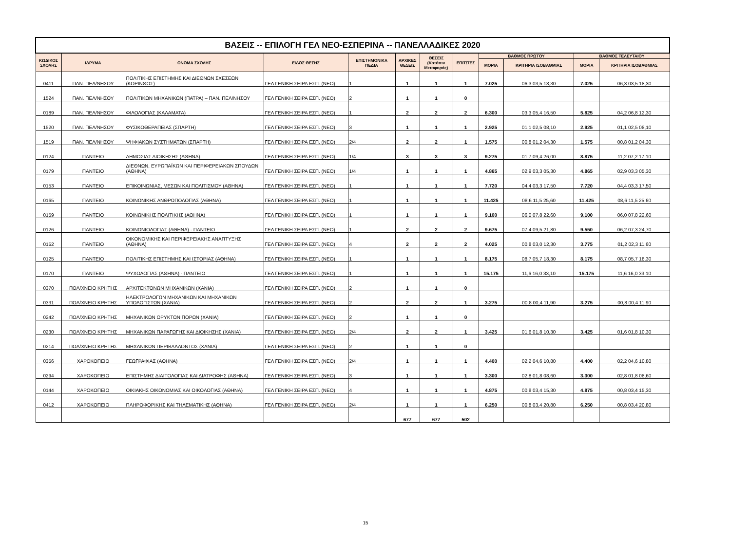| ΒΑΣΕΙΣ -- ΕΠΙΛΟΓΗ ΓΕΛ ΝΕΟ-ΕΣΠΕΡΙΝΑ -- ΠΑΝΕΛΛΑΔΙΚΕΣ 2020 | | | | | | | | | | | |
| ΚΩΔΙΚΟΣ ΣΧΟΛΗΣ | ΙΔΡΥΜΑ | ΟΝΟΜΑ ΣΧΟΛΗΣ | ΕΙΔΟΣ ΘΕΣΗΣ | ΕΠΙΣΤΗΜΟΝΙΚΑ ΠΕΔΙΑ | ΑΡΧΙΚΕΣ ΘΕΣΕΙΣ | ΘΕΣΕΙΣ (Κατόπιν Μεταφοράς) | ΕΠΙΤ/ΤΕΣ | ΒΑΘΜΟΣ ΠΡΩΤΟΥ | | ΒΑΘΜΟΣ ΤΕΛΕΥΤΑΙΟΥ | |
| | | | | | | | | ΜΟΡΙΑ | ΚΡΙΤΗΡΙΑ ΙΣΟΒΑΘΜΙΑΣ | ΜΟΡΙΑ | ΚΡΙΤΗΡΙΑ ΙΣΟΒΑΘΜΙΑΣ |
| 0411 | ΠΑΝ. ΠΕΛ/ΝΗΣΟΥ | ΠΟΛΙΤΙΚΗΣ ΕΠΙΣΤΗΜΗΣ ΚΑΙ ΔΙΕΘΝΩΝ ΣΧΕΣΕΩΝ (ΚΟΡΙΝΘΟΣ) | ΓΕΛ ΓΕΝΙΚΗ ΣΕΙΡΑ ΕΣΠ. (ΝΕΟ) | 1 | 1 | 1 | 1 | 7.025 | 06,3 03,5 18,30 | 7.025 | 06,3 03,5 18,30 |
| 1524 | ΠΑΝ. ΠΕΛ/ΝΗΣΟΥ | ΠΟΛΙΤΙΚΩΝ ΜΗΧΑΝΙΚΩΝ (ΠΑΤΡΑ) – ΠΑΝ. ΠΕΛ/ΝΗΣΟΥ | ΓΕΛ ΓΕΝΙΚΗ ΣΕΙΡΑ ΕΣΠ. (ΝΕΟ) | 2 | 1 | 1 | 0 | | | | |
| 0189 | ΠΑΝ. ΠΕΛ/ΝΗΣΟΥ | ΦΙΛΟΛΟΓΙΑΣ (ΚΑΛΑΜΑΤΑ) | ΓΕΛ ΓΕΝΙΚΗ ΣΕΙΡΑ ΕΣΠ. (ΝΕΟ) | 1 | 2 | 2 | 2 | 6.300 | 03,3 05,4 16,50 | 5.825 | 04,2 06,8 12,30 |
| 1520 | ΠΑΝ. ΠΕΛ/ΝΗΣΟΥ | ΦΥΣΙΚΟΘΕΡΑΠΕΙΑΣ (ΣΠΑΡΤΗ) | ΓΕΛ ΓΕΝΙΚΗ ΣΕΙΡΑ ΕΣΠ. (ΝΕΟ) | 3 | 1 | 1 | 1 | 2.925 | 01,1 02,5 08,10 | 2.925 | 01,1 02,5 08,10 |
| 1519 | ΠΑΝ. ΠΕΛ/ΝΗΣΟΥ | ΨΗΦΙΑΚΩΝ ΣΥΣΤΗΜΑΤΩΝ (ΣΠΑΡΤΗ) | ΓΕΛ ΓΕΝΙΚΗ ΣΕΙΡΑ ΕΣΠ. (ΝΕΟ) | 2/4 | 2 | 2 | 1 | 1.575 | 00,8 01,2 04,30 | 1.575 | 00,8 01,2 04,30 |
| 0124 | ΠΑΝΤΕΙΟ | ΔΗΜΟΣΙΑΣ ΔΙΟΙΚΗΣΗΣ (ΑΘΗΝΑ) | ΓΕΛ ΓΕΝΙΚΗ ΣΕΙΡΑ ΕΣΠ. (ΝΕΟ) | 1/4 | 3 | 3 | 3 | 9.275 | 01,7 09,4 26,00 | 8.875 | 11,2 07,2 17,10 |
| 0179 | ΠΑΝΤΕΙΟ | ΔΙΕΘΝΩΝ, ΕΥΡΩΠΑΪΚΩΝ ΚΑΙ ΠΕΡΙΦΕΡΕΙΑΚΩΝ ΣΠΟΥΔΩΝ (ΑΘΗΝΑ) | ΓΕΛ ΓΕΝΙΚΗ ΣΕΙΡΑ ΕΣΠ. (ΝΕΟ) | 1/4 | 1 | 1 | 1 | 4.865 | 02,9 03,3 05,30 | 4.865 | 02,9 03,3 05,30 |
| 0153 | ΠΑΝΤΕΙΟ | ΕΠΙΚΟΙΝΩΝΙΑΣ, ΜΕΣΩΝ ΚΑΙ ΠΟΛΙΤΙΣΜΟΥ (ΑΘΗΝΑ) | ΓΕΛ ΓΕΝΙΚΗ ΣΕΙΡΑ ΕΣΠ. (ΝΕΟ) | 1 | 1 | 1 | 1 | 7.720 | 04,4 03,3 17,50 | 7.720 | 04,4 03,3 17,50 |
| 0165 | ΠΑΝΤΕΙΟ | ΚΟΙΝΩΝΙΚΗΣ ΑΝΘΡΩΠΟΛΟΓΙΑΣ (ΑΘΗΝΑ) | ΓΕΛ ΓΕΝΙΚΗ ΣΕΙΡΑ ΕΣΠ. (ΝΕΟ) | 1 | 1 | 1 | 1 | 11.425 | 08,6 11,5 25,60 | 11.425 | 08,6 11,5 25,60 |
| 0159 | ΠΑΝΤΕΙΟ | ΚΟΙΝΩΝΙΚΗΣ ΠΟΛΙΤΙΚΗΣ (ΑΘΗΝΑ) | ΓΕΛ ΓΕΝΙΚΗ ΣΕΙΡΑ ΕΣΠ. (ΝΕΟ) | 1 | 1 | 1 | 1 | 9.100 | 06,0 07,8 22,60 | 9.100 | 06,0 07,8 22,60 |
| 0126 | ΠΑΝΤΕΙΟ | ΚΟΙΝΩΝΙΟΛΟΓΙΑΣ (ΑΘΗΝΑ) - ΠΑΝΤΕΙΟ | ΓΕΛ ΓΕΝΙΚΗ ΣΕΙΡΑ ΕΣΠ. (ΝΕΟ) | 1 | 2 | 2 | 2 | 9.675 | 07,4 09,5 21,80 | 9.550 | 06,2 07,3 24,70 |
| 0152 | ΠΑΝΤΕΙΟ | ΟΙΚΟΝΟΜΙΚΗΣ ΚΑΙ ΠΕΡΙΦΕΡΕΙΑΚΗΣ ΑΝΑΠΤΥΞΗΣ (ΑΘΗΝΑ) | ΓΕΛ ΓΕΝΙΚΗ ΣΕΙΡΑ ΕΣΠ. (ΝΕΟ) | 4 | 2 | 2 | 2 | 4.025 | 00,8 03,0 12,30 | 3.775 | 01,2 02,3 11,60 |
| 0125 | ΠΑΝΤΕΙΟ | ΠΟΛΙΤΙΚΗΣ ΕΠΙΣΤΗΜΗΣ ΚΑΙ ΙΣΤΟΡΙΑΣ (ΑΘΗΝΑ) | ΓΕΛ ΓΕΝΙΚΗ ΣΕΙΡΑ ΕΣΠ. (ΝΕΟ) | 1 | 1 | 1 | 1 | 8.175 | 08,7 05,7 18,30 | 8.175 | 08,7 05,7 18,30 |
| 0170 | ΠΑΝΤΕΙΟ | ΨΥΧΟΛΟΓΙΑΣ (ΑΘΗΝΑ) - ΠΑΝΤΕΙΟ | ΓΕΛ ΓΕΝΙΚΗ ΣΕΙΡΑ ΕΣΠ. (ΝΕΟ) | 1 | 1 | 1 | 1 | 15.175 | 11,6 16,0 33,10 | 15.175 | 11,6 16,0 33,10 |
| 0370 | ΠΟΛ/ΧΝΕΙΟ ΚΡΗΤΗΣ | ΑΡΧΙΤΕΚΤΟΝΩΝ ΜΗΧΑΝΙΚΩΝ (ΧΑΝΙΑ) | ΓΕΛ ΓΕΝΙΚΗ ΣΕΙΡΑ ΕΣΠ. (ΝΕΟ) | 2 | 1 | 1 | 0 | | | | |
| 0331 | ΠΟΛ/ΧΝΕΙΟ ΚΡΗΤΗΣ | ΗΛΕΚΤΡΟΛΟΓΩΝ ΜΗΧΑΝΙΚΩΝ ΚΑΙ ΜΗΧΑΝΙΚΩΝ ΥΠΟΛΟΓΙΣΤΩΝ (ΧΑΝΙΑ) | ΓΕΛ ΓΕΝΙΚΗ ΣΕΙΡΑ ΕΣΠ. (ΝΕΟ) | 2 | 2 | 2 | 1 | 3.275 | 00,8 00,4 11,90 | 3.275 | 00,8 00,4 11,90 |
| 0242 | ΠΟΛ/ΧΝΕΙΟ ΚΡΗΤΗΣ | ΜΗΧΑΝΙΚΩΝ ΟΡΥΚΤΩΝ ΠΟΡΩΝ (ΧΑΝΙΑ) | ΓΕΛ ΓΕΝΙΚΗ ΣΕΙΡΑ ΕΣΠ. (ΝΕΟ) | 2 | 1 | 1 | 0 | | | | |
| 0230 | ΠΟΛ/ΧΝΕΙΟ ΚΡΗΤΗΣ | ΜΗΧΑΝΙΚΩΝ ΠΑΡΑΓΩΓΗΣ ΚΑΙ ΔΙΟΙΚΗΣΗΣ (ΧΑΝΙΑ) | ΓΕΛ ΓΕΝΙΚΗ ΣΕΙΡΑ ΕΣΠ. (ΝΕΟ) | 2/4 | 2 | 2 | 1 | 3.425 | 01,6 01,8 10,30 | 3.425 | 01,6 01,8 10,30 |
| 0214 | ΠΟΛ/ΧΝΕΙΟ ΚΡΗΤΗΣ | ΜΗΧΑΝΙΚΩΝ ΠΕΡΙΒΑΛΛΟΝΤΟΣ (ΧΑΝΙΑ) | ΓΕΛ ΓΕΝΙΚΗ ΣΕΙΡΑ ΕΣΠ. (ΝΕΟ) | 2 | 1 | 1 | 0 | | | | |
| 0356 | ΧΑΡΟΚΟΠΕΙΟ | ΓΕΩΓΡΑΦΙΑΣ (ΑΘΗΝΑ) | ΓΕΛ ΓΕΝΙΚΗ ΣΕΙΡΑ ΕΣΠ. (ΝΕΟ) | 2/4 | 1 | 1 | 1 | 4.400 | 02,2 04,6 10,80 | 4.400 | 02,2 04,6 10,80 |
| 0294 | ΧΑΡΟΚΟΠΕΙΟ | ΕΠΙΣΤΗΜΗΣ ΔΙΑΙΤΟΛΟΓΙΑΣ ΚΑΙ ΔΙΑΤΡΟΦΗΣ (ΑΘΗΝΑ) | ΓΕΛ ΓΕΝΙΚΗ ΣΕΙΡΑ ΕΣΠ. (ΝΕΟ) | 3 | 1 | 1 | 1 | 3.300 | 02,8 01,8 08,60 | 3.300 | 02,8 01,8 08,60 |
| 0144 | ΧΑΡΟΚΟΠΕΙΟ | ΟΙΚΙΑΚΗΣ ΟΙΚΟΝΟΜΙΑΣ ΚΑΙ ΟΙΚΟΛΟΓΙΑΣ (ΑΘΗΝΑ) | ΓΕΛ ΓΕΝΙΚΗ ΣΕΙΡΑ ΕΣΠ. (ΝΕΟ) | 4 | 1 | 1 | 1 | 4.875 | 00,8 03,4 15,30 | 4.875 | 00,8 03,4 15,30 |
| 0412 | ΧΑΡΟΚΟΠΕΙΟ | ΠΛΗΡΟΦΟΡΙΚΗΣ ΚΑΙ ΤΗΛΕΜΑΤΙΚΗΣ (ΑΘΗΝΑ) | ΓΕΛ ΓΕΝΙΚΗ ΣΕΙΡΑ ΕΣΠ. (ΝΕΟ) | 2/4 | 1 | 1 | 1 | 6.250 | 00,8 03,4 20,80 | 6.250 | 00,8 03,4 20,80 |
| | | | | | 677 | 677 | 502 | | | | |
15